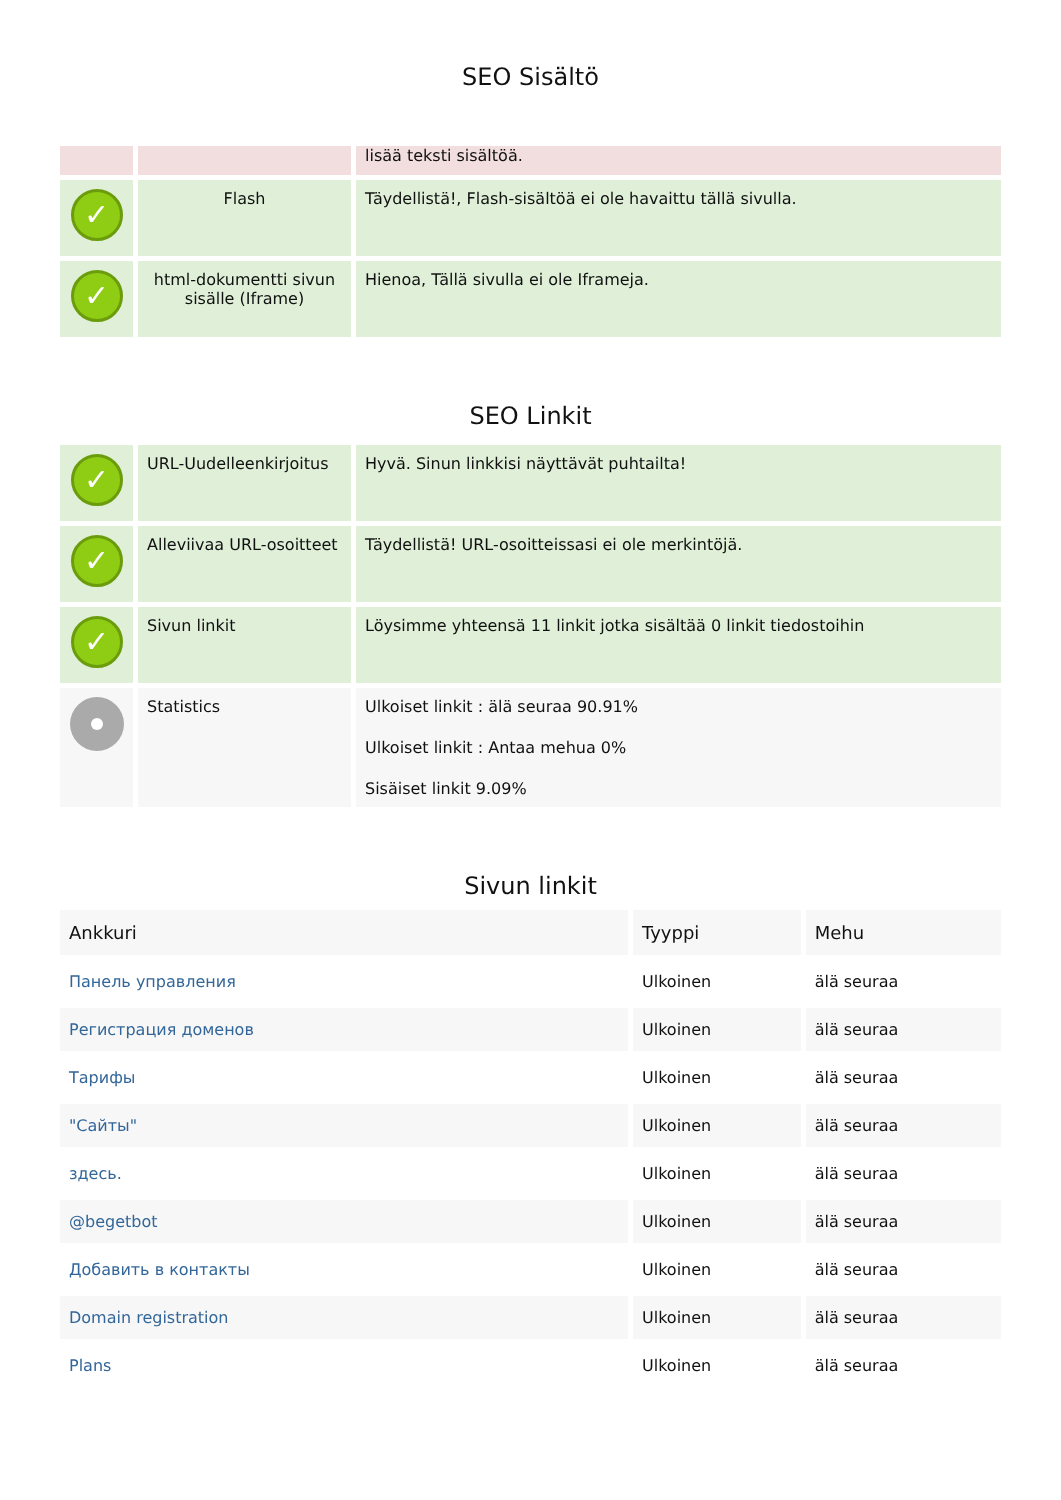SEO Sisältö
| | | lisää teksti sisältöä. |
| ✓ | Flash | Täydellistä!, Flash-sisältöä ei ole havaittu tällä sivulla. |
| ✓ | html-dokumentti sivun sisälle (Iframe) | Hienoa, Tällä sivulla ei ole Iframeja. |
SEO Linkit
| ✓ | URL-Uudelleenkirjoitus | Hyvä. Sinun linkkisi näyttävät puhtailta! |
| ✓ | Alleviivaa URL-osoitteet | Täydellistä! URL-osoitteissasi ei ole merkintöjä. |
| ✓ | Sivun linkit | Löysimme yhteensä 11 linkit jotka sisältää 0 linkit tiedostoihin |
| | Statistics | Ulkoiset linkit : älä seuraa 90.91% Ulkoiset linkit : Antaa mehua 0% Sisäiset linkit 9.09% |
Sivun linkit
| Ankkuri | Tyyppi | Mehu |
| --- | --- | --- |
| Панель управления | Ulkoinen | älä seuraa |
| Регистрация доменов | Ulkoinen | älä seuraa |
| Тарифы | Ulkoinen | älä seuraa |
| "Сайты" | Ulkoinen | älä seuraa |
| здесь. | Ulkoinen | älä seuraa |
| @begetbot | Ulkoinen | älä seuraa |
| Добавить в контакты | Ulkoinen | älä seuraa |
| Domain registration | Ulkoinen | älä seuraa |
| Plans | Ulkoinen | älä seuraa |